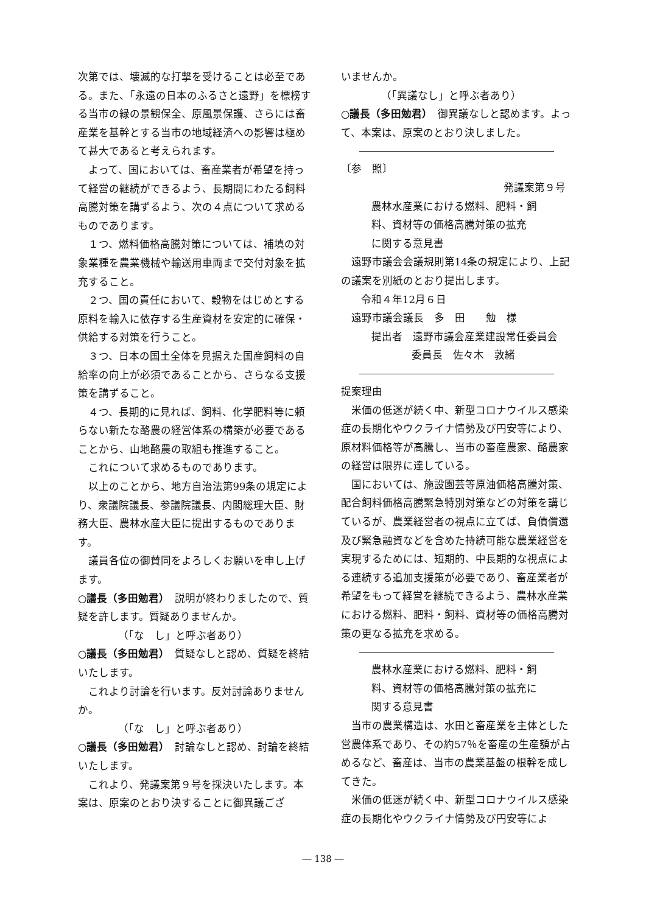次第では、壊滅的な打撃を受けることは必至である。また、「永遠の日本のふるさと遠野」を標榜する当市の緑の景観保全、原風景保護、さらには畜産業を基幹とする当市の地域経済への影響は極めて甚大であると考えられます。
よって、国においては、畜産業者が希望を持って経営の継続ができるよう、長期間にわたる飼料高騰対策を講ずるよう、次の４点について求めるものであります。
１つ、燃料価格高騰対策については、補填の対象業種を農業機械や輸送用車両まで交付対象を拡充すること。
２つ、国の責任において、穀物をはじめとする原料を輸入に依存する生産資材を安定的に確保・供給する対策を行うこと。
３つ、日本の国土全体を見据えた国産飼料の自給率の向上が必須であることから、さらなる支援策を講ずること。
４つ、長期的に見れば、飼料、化学肥料等に頼らない新たな酪農の経営体系の構築が必要であることから、山地酪農の取組も推進すること。
これについて求めるものであります。
以上のことから、地方自治法第99条の規定により、衆議院議長、参議院議長、内閣総理大臣、財務大臣、農林水産大臣に提出するものであります。
議員各位の御賛同をよろしくお願いを申し上げます。
○議長（多田勉君）　説明が終わりましたので、質疑を許します。質疑ありませんか。
（「な　し」と呼ぶ者あり）
○議長（多田勉君）　質疑なしと認め、質疑を終結いたします。
これより討論を行います。反対討論ありませんか。
（「な　し」と呼ぶ者あり）
○議長（多田勉君）　討論なしと認め、討論を終結いたします。
これより、発議案第９号を採決いたします。本案は、原案のとおり決することに御異議ござ
いませんか。
（「異議なし」と呼ぶ者あり）
○議長（多田勉君）　御異議なしと認めます。よって、本案は、原案のとおり決しました。
〔参　照〕
発議案第９号
農林水産業における燃料、肥料・飼
料、資材等の価格高騰対策の拡充
に関する意見書
遠野市議会会議規則第14条の規定により、上記の議案を別紙のとおり提出します。
令和４年12月６日
遠野市議会議長　多　田　　勉　様
提出者　遠野市議会産業建設常任委員会
委員長　佐々木　敦緒
提案理由
米価の低迷が続く中、新型コロナウイルス感染症の長期化やウクライナ情勢及び円安等により、原材料価格等が高騰し、当市の畜産農家、酪農家の経営は限界に達している。
国においては、施設園芸等原油価格高騰対策、配合飼料価格高騰緊急特別対策などの対策を講じているが、農業経営者の視点に立てば、負債償還及び緊急融資などを含めた持続可能な農業経営を実現するためには、短期的、中長期的な視点による連続する追加支援策が必要であり、畜産業者が希望をもって経営を継続できるよう、農林水産業における燃料、肥料・飼料、資材等の価格高騰対策の更なる拡充を求める。
農林水産業における燃料、肥料・飼
料、資材等の価格高騰対策の拡充に
関する意見書
当市の農業構造は、水田と畜産業を主体とした営農体系であり、その約57％を畜産の生産額が占めるなど、畜産は、当市の農業基盤の根幹を成してきた。
米価の低迷が続く中、新型コロナウイルス感染症の長期化やウクライナ情勢及び円安等によ
― 138 ―